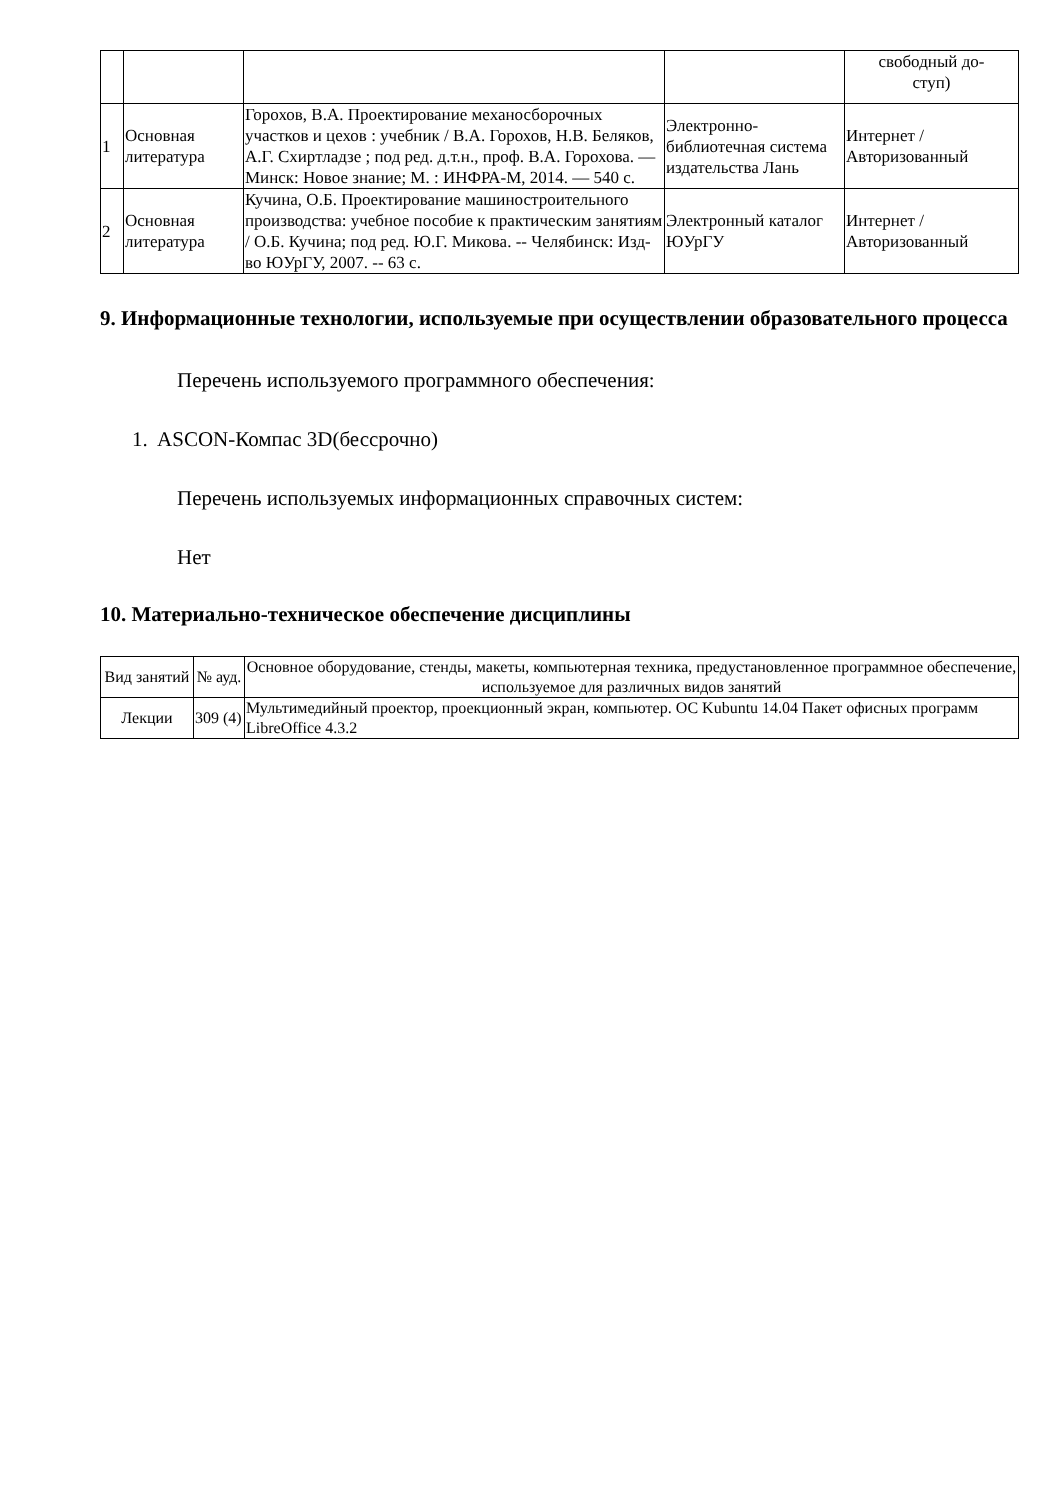| | | | | свободный до- ступ) |
| 1 | Основная литература | Горохов, В.А. Проектирование механосборочных участков и цехов : учебник / В.А. Горохов, Н.В. Беляков, А.Г. Схиртладзе ; под ред. д.т.н., проф. В.А. Горохова. — Минск: Новое знание; М. : ИНФРА-М, 2014. — 540 с. | Электронно-библиотечная система издательства Лань | Интернет / Авторизованный |
| 2 | Основная литература | Кучина, О.Б. Проектирование машиностроительного производства: учебное пособие к практическим занятиям / О.Б. Кучина; под ред. Ю.Г. Микова. -- Челябинск: Изд-во ЮУрГУ, 2007. -- 63 с. | Электронный каталог ЮУрГУ | Интернет / Авторизованный |
9. Информационные технологии, используемые при осуществлении образовательного процесса
Перечень используемого программного обеспечения:
1. ASCON-Компас 3D(бессрочно)
Перечень используемых информационных справочных систем:
Нет
10. Материально-техническое обеспечение дисциплины
| Вид занятий | № ауд. | Основное оборудование, стенды, макеты, компьютерная техника, предустановленное программное обеспечение, используемое для различных видов занятий |
| --- | --- | --- |
| Лекции | 309 (4) | Мультимедийный проектор, проекционный экран, компьютер. ОС Kubuntu 14.04 Пакет офисных программ LibreOffice 4.3.2 |